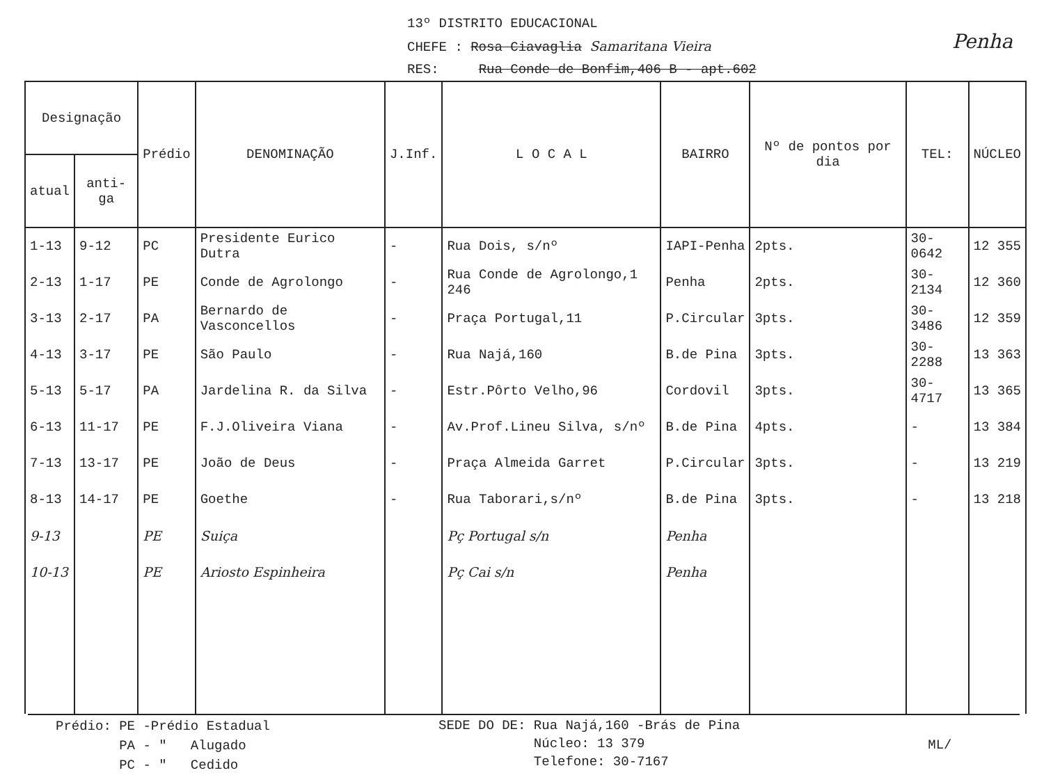13º DISTRITO EDUCACIONAL
CHEFE : Rosa Ciavaglia Samaritana Vieira
RES: Rua Conde de Bonfim,406 B - apt.602 Penha
| Designação | | Prédio | DENOMINAÇÃO | J.Inf. | L O C A L | BAIRRO | Nº de pontos por dia | TEL: | NÚCLEO |
| --- | --- | --- | --- | --- | --- | --- | --- | --- | --- |
| atual | anti-ga | | | | | | | | |
| 1-13 | 9-12 | PC | Presidente Eurico Dutra | - | Rua Dois, s/nº | IAPI-Penha | 2pts. | 30-0642 | 12 355 |
| 2-13 | 1-17 | PE | Conde de Agrolongo | - | Rua Conde de Agrolongo,1 246 | Penha | 2pts. | 30-2134 | 12 360 |
| 3-13 | 2-17 | PA | Bernardo de Vasconcellos | - | Praça Portugal,11 | P.Circular | 3pts. | 30-3486 | 12 359 |
| 4-13 | 3-17 | PE | São Paulo | - | Rua Najá,160 | B.de Pina | 3pts. | 30-2288 | 13 363 |
| 5-13 | 5-17 | PA | Jardelina R. da Silva | - | Estr.Pôrto Velho,96 | Cordovil | 3pts. | 30-4717 | 13 365 |
| 6-13 | 11-17 | PE | F.J.Oliveira Viana | - | Av.Prof.Lineu Silva, s/nº | B.de Pina | 4pts. | - | 13 384 |
| 7-13 | 13-17 | PE | João de Deus | - | Praça Almeida Garret | P.Circular | 3pts. | - | 13 219 |
| 8-13 | 14-17 | PE | Goethe | - | Rua Taborari,s/nº | B.de Pina | 3pts. | - | 13 218 |
| 9-13 | | PE | Suiça | | Pç Portugal s/n | Penha | | | |
| 10-13 | | PE | Ariosto Espinheira | | Pç Cai s/n | Penha | | | |
Prédio: PE -Prédio Estadual
PA - " Alugado
PC - " Cedido
SEDE DO DE: Rua Najá,160 -Brás de Pina
Núcleo: 13 379
Telefone: 30-7167
ML/